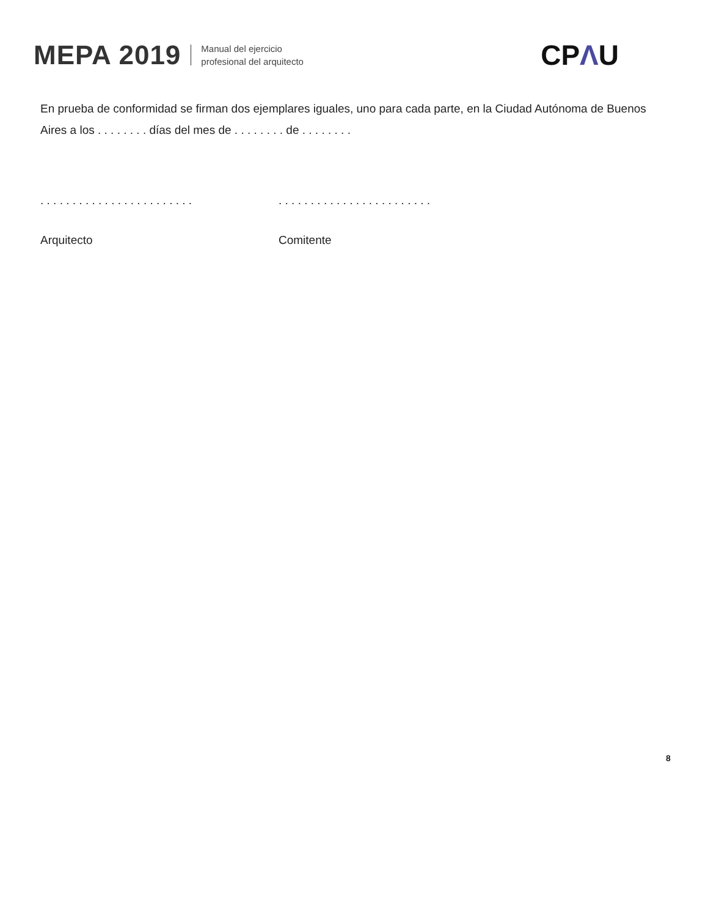MEPA 2019
Manual del ejercicio
profesional del arquitecto
CPΛU
En prueba de conformidad se firman dos ejemplares iguales, uno para cada parte, en la Ciudad Autónoma de Buenos Aires a los . . . . . . . . días del mes de . . . . . . . . de . . . . . . . .
. . . . . . . . . . . . . . . . . . . . . . . .
. . . . . . . . . . . . . . . . . . . . . . . .
Arquitecto Comitente
8